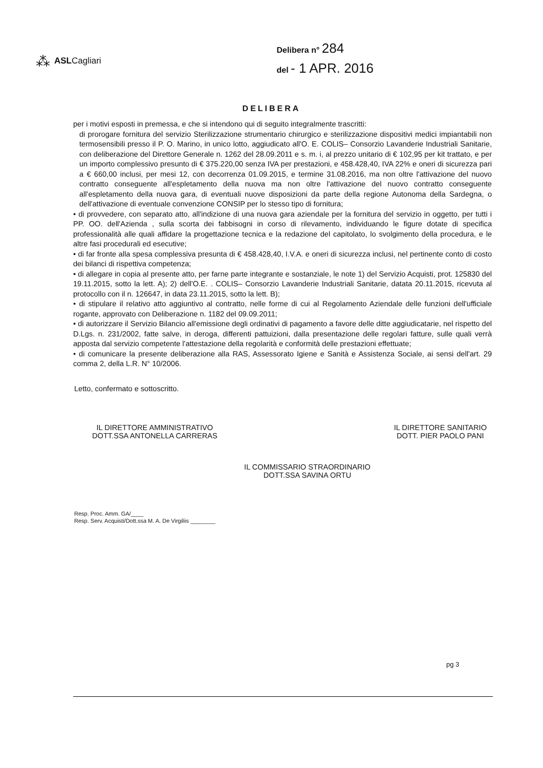⁂ ASLCagliari
Delibera n° 284
del - 1 APR. 2016
DELIBERA
per i motivi esposti in premessa, e che si intendono qui di seguito integralmente trascritti:
di prorogare fornitura del servizio Sterilizzazione strumentario chirurgico e sterilizzazione dispositivi medici impiantabili non termosensibili presso il P. O. Marino, in unico lotto, aggiudicato all'O. E. COLIS– Consorzio Lavanderie Industriali Sanitarie, con deliberazione del Direttore Generale n. 1262 del 28.09.2011 e s. m. i, al prezzo unitario di € 102,95 per kit trattato, e per un importo complessivo presunto di € 375.220,00 senza IVA per prestazioni, e 458.428,40, IVA 22% e oneri di sicurezza pari a € 660,00 inclusi, per mesi 12, con decorrenza 01.09.2015, e termine 31.08.2016, ma non oltre l'attivazione del nuovo contratto conseguente all'espletamento della nuova ma non oltre l'attivazione del nuovo contratto conseguente all'espletamento della nuova gara, di eventuali nuove disposizioni da parte della regione Autonoma della Sardegna, o dell'attivazione di eventuale convenzione CONSIP per lo stesso tipo di fornitura;
• di provvedere, con separato atto, all'indizione di una nuova gara aziendale per la fornitura del servizio in oggetto, per tutti i PP. OO. dell'Azienda , sulla scorta dei fabbisogni in corso di rilevamento, individuando le figure dotate di specifica professionalità alle quali affidare la progettazione tecnica e la redazione del capitolato, lo svolgimento della procedura, e le altre fasi procedurali ed esecutive;
• di far fronte alla spesa complessiva presunta di € 458.428,40, I.V.A. e oneri di sicurezza inclusi, nel pertinente conto di costo dei bilanci di rispettiva competenza;
• di allegare in copia al presente atto, per farne parte integrante e sostanziale, le note 1) del Servizio Acquisti, prot. 125830 del 19.11.2015, sotto la lett. A); 2) dell'O.E. . COLIS– Consorzio Lavanderie Industriali Sanitarie, datata 20.11.2015, ricevuta al protocollo con il n. 126647, in data 23.11.2015, sotto la lett. B);
• di stipulare il relativo atto aggiuntivo al contratto, nelle forme di cui al Regolamento Aziendale delle funzioni dell'ufficiale rogante, approvato con Deliberazione n. 1182 del 09.09.2011;
• di autorizzare il Servizio Bilancio all'emissione degli ordinativi di pagamento a favore delle ditte aggiudicatarie, nel rispetto del D.Lgs. n. 231/2002, fatte salve, in deroga, differenti pattuizioni, dalla presentazione delle regolari fatture, sulle quali verrà apposta dal servizio competente l'attestazione della regolarità e conformità delle prestazioni effettuate;
• di comunicare la presente deliberazione alla RAS, Assessorato Igiene e Sanità e Assistenza Sociale, ai sensi dell'art. 29 comma 2, della L.R. N° 10/2006.
Letto, confermato e sottoscritto.
IL DIRETTORE AMMINISTRATIVO
DOTT.SSA ANTONELLA CARRERAS
IL DIRETTORE SANITARIO
DOTT. PIER PAOLO PANI
IL COMMISSARIO STRAORDINARIO
DOTT.SSA SAVINA ORTU
Resp. Proc. Amm. GA/____
Resp. Serv. Acquisti/Dott.ssa M. A. De Virgiliis ________
pg 3